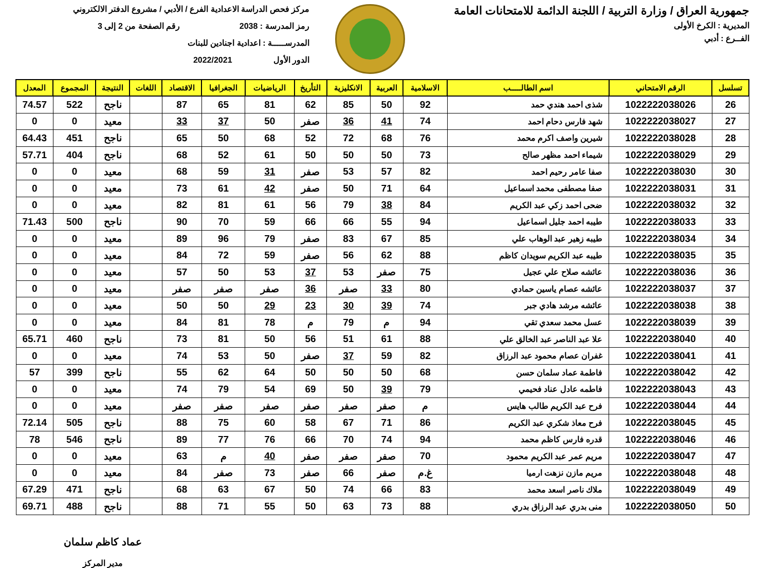جمهورية العراق / وزارة التربية / اللجنة الدائمة للامتحانات العامة
المديرية : الكرخ الأولى
الفــرع : أدبي
مركز فحص الدراسة الاعدادية الفرع / الأدبي / مشروع الدفتر الالكتروني
رمز المدرسة : 2038 رقم الصفحة من 2 إلى 3
المدرســـــة : اعدادية اجنادين للبنات
الدور الأول 2022/2021
| تسلسل | الرقم الامتحاني | اسم الطالـــــب | الاسلامية | العربية | الانكليزية | التأريخ | الرياضيات | الجغرافيا | الاقتصاد | اللغات | النتيجة | المجموع | المعدل |
| --- | --- | --- | --- | --- | --- | --- | --- | --- | --- | --- | --- | --- | --- |
| 26 | 1022222038026 | شذى احمد هندي حمد | 92 | 50 | 85 | 62 | 81 | 65 | 87 | | ناجح | 522 | 74.57 |
| 27 | 1022222038027 | شهد فارس دحام احمد | 74 | 41 | 36 | صفر | 50 | 37 | 33 | | معيد | 0 | 0 |
| 28 | 1022222038028 | شيرين واصف اكرم محمد | 76 | 68 | 72 | 52 | 68 | 50 | 65 | | ناجح | 451 | 64.43 |
| 29 | 1022222038029 | شيماء احمد مظهر صالح | 73 | 50 | 50 | 50 | 61 | 52 | 68 | | ناجح | 404 | 57.71 |
| 30 | 1022222038030 | صفا عامر رحيم احمد | 82 | 57 | 53 | صفر | 31 | 59 | 68 | | معيد | 0 | 0 |
| 31 | 1022222038031 | صفا مصطفى محمد اسماعيل | 64 | 71 | 50 | صفر | 42 | 61 | 73 | | معيد | 0 | 0 |
| 32 | 1022222038032 | ضحى احمد زكي عبد الكريم | 84 | 38 | 79 | 56 | 61 | 81 | 82 | | معيد | 0 | 0 |
| 33 | 1022222038033 | طيبه احمد جليل اسماعيل | 94 | 55 | 66 | 66 | 59 | 70 | 90 | | ناجح | 500 | 71.43 |
| 34 | 1022222038034 | طيبه زهير عبد الوهاب علي | 85 | 67 | 83 | صفر | 79 | 96 | 89 | | معيد | 0 | 0 |
| 35 | 1022222038035 | طيبه عبد الكريم سويدان كاظم | 88 | 62 | 56 | صفر | 59 | 72 | 84 | | معيد | 0 | 0 |
| 36 | 1022222038036 | عائشه صلاح علي عجيل | 75 | صفر | 53 | 37 | 53 | 50 | 57 | | معيد | 0 | 0 |
| 37 | 1022222038037 | عائشه عصام ياسين حمادي | 80 | 33 | صفر | 36 | صفر | صفر | صفر | | معيد | 0 | 0 |
| 38 | 1022222038038 | عائشه مرشد هادي جبر | 74 | 39 | 30 | 23 | 29 | 50 | 50 | | معيد | 0 | 0 |
| 39 | 1022222038039 | عسل محمد سعدي تقي | 94 | م | 79 | م | 78 | 81 | 84 | | معيد | 0 | 0 |
| 40 | 1022222038040 | علا عبد الناصر عبد الخالق علي | 88 | 61 | 51 | 56 | 50 | 81 | 73 | | ناجح | 460 | 65.71 |
| 41 | 1022222038041 | غفران عصام محمود عبد الرزاق | 82 | 59 | 37 | صفر | 50 | 53 | 74 | | معيد | 0 | 0 |
| 42 | 1022222038042 | فاطمة عماد سلمان حسن | 68 | 50 | 50 | 50 | 64 | 62 | 55 | | ناجح | 399 | 57 |
| 43 | 1022222038043 | فاطمه عادل عناد فحيمي | 79 | 39 | 50 | 69 | 54 | 79 | 74 | | معيد | 0 | 0 |
| 44 | 1022222038044 | فرح عبد الكريم طالب هايس | م | صفر | صفر | صفر | صفر | صفر | صفر | | معيد | 0 | 0 |
| 45 | 1022222038045 | فرح معاذ شكري عبد الكريم | 86 | 71 | 67 | 58 | 60 | 75 | 88 | | ناجح | 505 | 72.14 |
| 46 | 1022222038046 | قدره فارس كاظم محمد | 94 | 74 | 70 | 66 | 76 | 77 | 89 | | ناجح | 546 | 78 |
| 47 | 1022222038047 | مريم عمر عبد الكريم محمود | 70 | صفر | صفر | صفر | 40 | م | 63 | | معيد | 0 | 0 |
| 48 | 1022222038048 | مريم مازن نزهت ارميا | غ.م | صفر | 66 | صفر | 73 | صفر | 84 | | معيد | 0 | 0 |
| 49 | 1022222038049 | ملاك ناصر اسعد محمد | 83 | 66 | 74 | 50 | 67 | 63 | 68 | | ناجح | 471 | 67.29 |
| 50 | 1022222038050 | منى بدري عبد الرزاق بدري | 88 | 73 | 63 | 50 | 55 | 71 | 88 | | ناجح | 488 | 69.71 |
عماد كاظم سلمان
مدير المركز